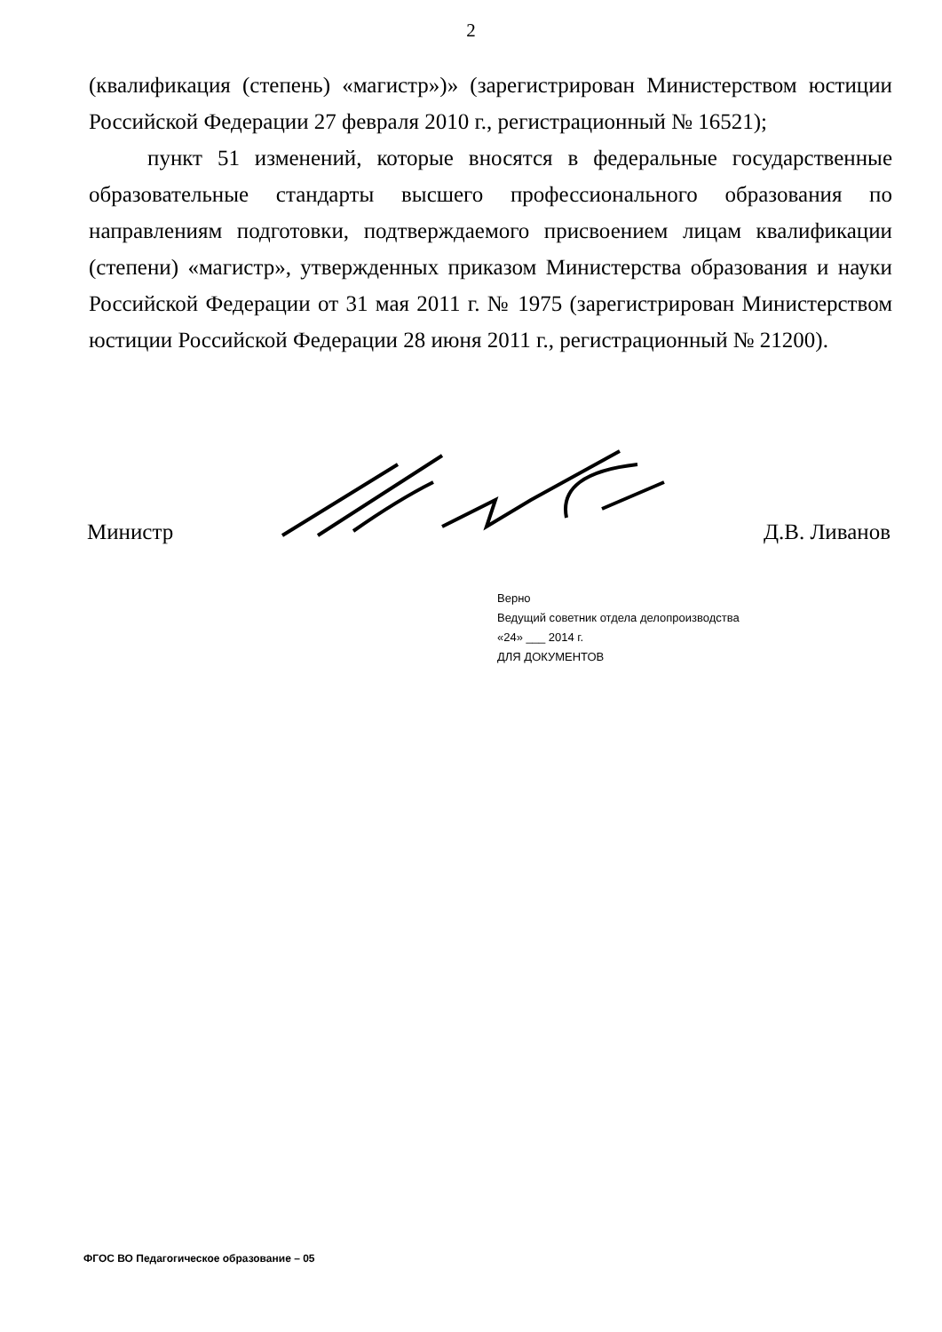2
(квалификация (степень) «магистр»)» (зарегистрирован Министерством юстиции Российской Федерации 27 февраля 2010 г., регистрационный № 16521);
пункт 51 изменений, которые вносятся в федеральные государственные образовательные стандарты высшего профессионального образования по направлениям подготовки, подтверждаемого присвоением лицам квалификации (степени) «магистр», утвержденных приказом Министерства образования и науки Российской Федерации от 31 мая 2011 г. № 1975 (зарегистрирован Министерством юстиции Российской Федерации 28 июня 2011 г., регистрационный № 21200).
Министр Д.В. Ливанов
Верно
Ведущий советник отдела делопроизводства
«24» ___ 2014 г.
ДЛЯ ДОКУМЕНТОВ
ФГОС ВО Педагогическое образование – 05